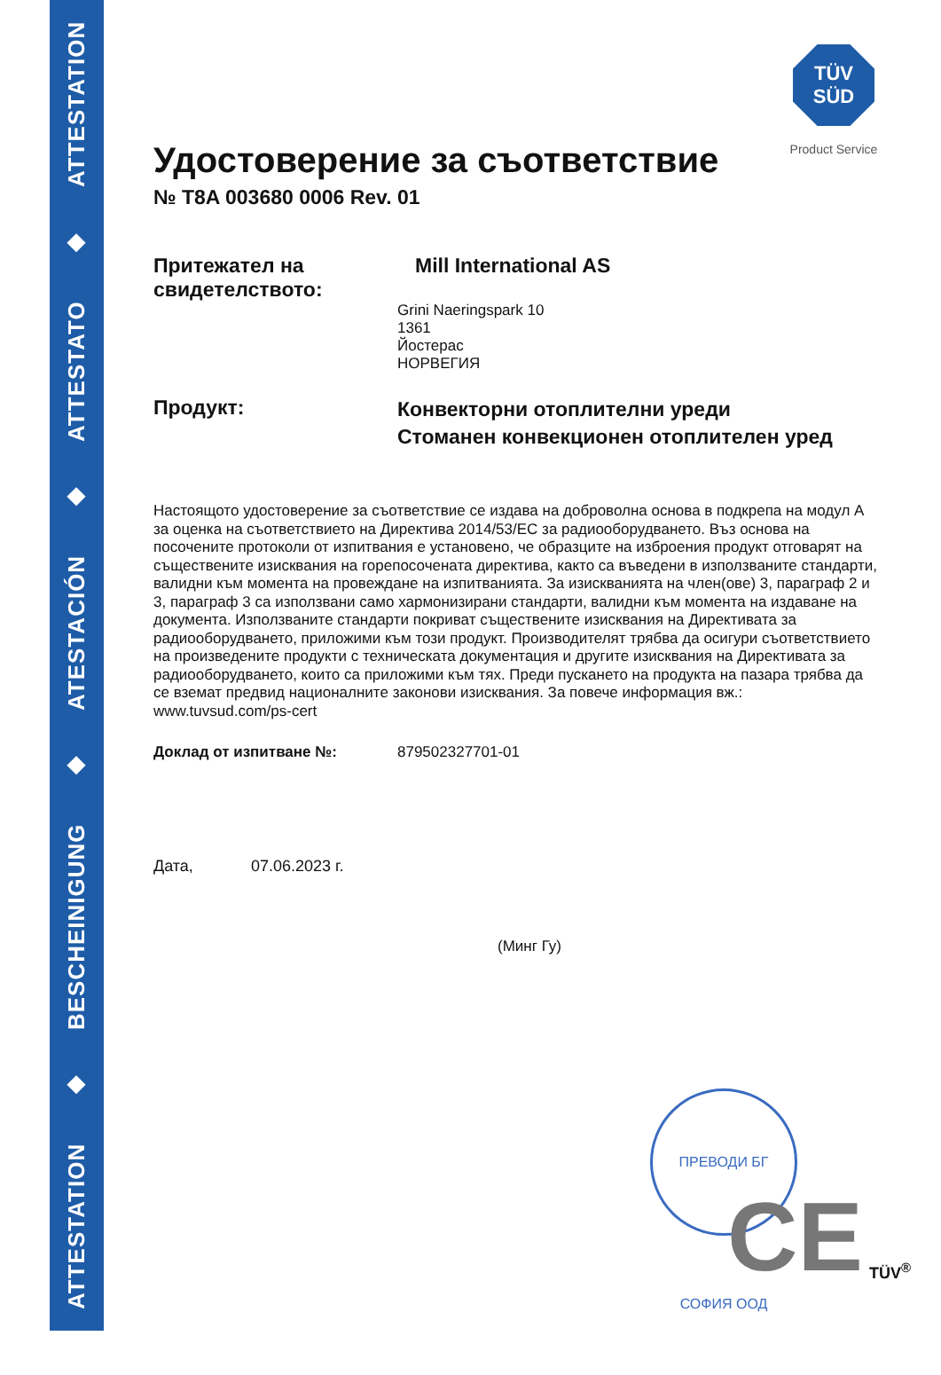ATTESTATION ◆ BESCHEINIGUNG ◆ ATESTACIÓN ◆ ATTESTATO ◆ ATTESTATION
TÜV
SÜD
Product Service
Удостоверение за съответствие
№ T8A 003680 0006 Rev. 01
Притежател на свидетелството:
Mill International AS
Grini Naeringspark 10
1361
Йостерас
НОРВЕГИЯ
Продукт:
Конвекторни отоплителни уреди
Стоманен конвекционен отоплителен уред
Настоящото удостоверение за съответствие се издава на доброволна основа в подкрепа на модул A за оценка на съответствието на Директива 2014/53/ЕС за радиооборудването. Въз основа на посочените протоколи от изпитвания е установено, че образците на изброения продукт отговарят на съществените изисквания на горепосочената директива, както са въведени в използваните стандарти, валидни към момента на провеждане на изпитванията. За изискванията на член(ове) 3, параграф 2 и 3, параграф 3 са използвани само хармонизирани стандарти, валидни към момента на издаване на документа. Използваните стандарти покриват съществените изисквания на Директивата за радиооборудването, приложими към този продукт. Производителят трябва да осигури съответствието на произведените продукти с техническата документация и другите изисквания на Директивата за радиооборудването, които са приложими към тях. Преди пускането на продукта на пазара трябва да се вземат предвид националните законови изисквания. За повече информация вж.: www.tuvsud.com/ps-cert
Доклад от изпитване №: 879502327701-01
Дата, 07.06.2023 г.
(Минг Гу)
ПРЕВОДИ БГ СОФИЯ ООД
CE TÜV<sup>®</sup>